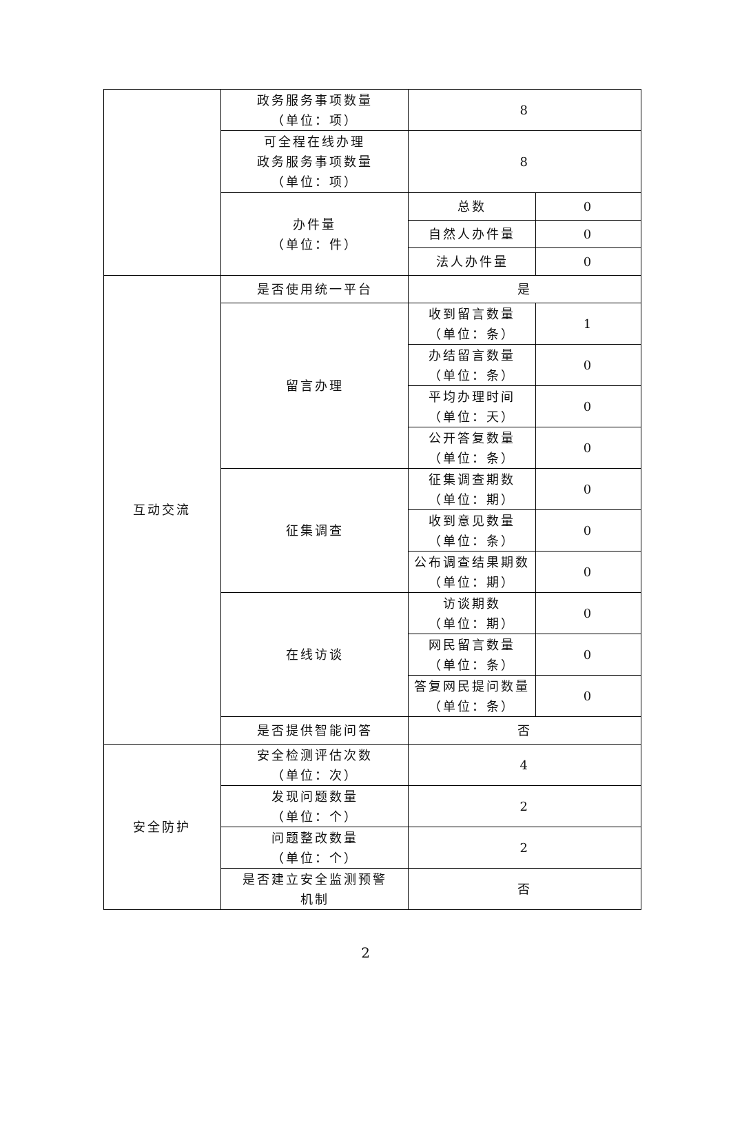| | 政务服务事项数量 （单位：项） | 8 | |
| | 可全程在线办理 政务服务事项数量 （单位：项） | 8 | |
| | 办件量 （单位：件） | 总数 | 0 |
| | | 自然人办件量 | 0 |
| | | 法人办件量 | 0 |
| 互动交流 | 是否使用统一平台 | 是 | |
| | 留言办理 | 收到留言数量 （单位：条） | 1 |
| | | 办结留言数量 （单位：条） | 0 |
| | | 平均办理时间 （单位：天） | 0 |
| | | 公开答复数量 （单位：条） | 0 |
| | 征集调查 | 征集调查期数 （单位：期） | 0 |
| | | 收到意见数量 （单位：条） | 0 |
| | | 公布调查结果期数 （单位：期） | 0 |
| | 在线访谈 | 访谈期数 （单位：期） | 0 |
| | | 网民留言数量 （单位：条） | 0 |
| | | 答复网民提问数量 （单位：条） | 0 |
| | 是否提供智能问答 | 否 | |
| 安全防护 | 安全检测评估次数 （单位：次） | 4 | |
| | 发现问题数量 （单位：个） | 2 | |
| | 问题整改数量 （单位：个） | 2 | |
| | 是否建立安全监测预警 机制 | 否 | |
2